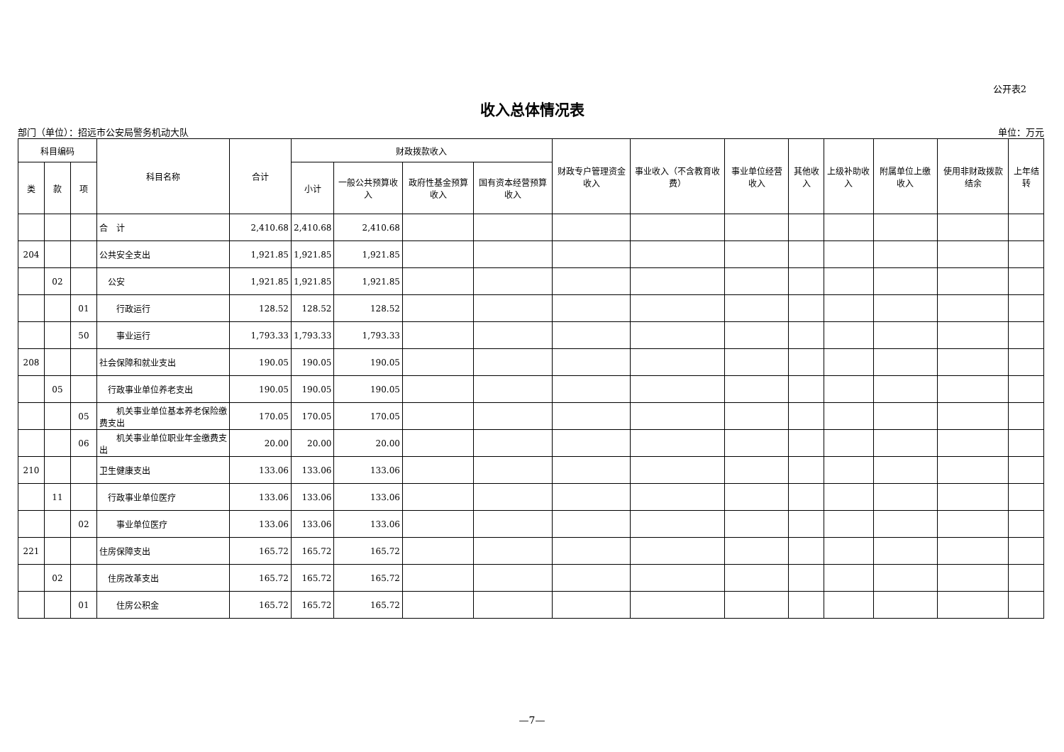公开表2
收入总体情况表
部门（单位）：招远市公安局警务机动大队 单位：万元
| 科目编码 | | | 科目名称 | 合计 | 财政拨款收入 | | | | 财政专户管理资金收入 | 事业收入（不含教育收费） | 事业单位经营收入 | 其他收入 | 上级补助收入 | 附属单位上缴收入 | 使用非财政拨款结余 | 上年结转 |
| --- | --- | --- | --- | --- | --- | --- | --- | --- | --- | --- | --- | --- | --- | --- | --- | --- |
| 类 | 款 | 项 | | | 小计 | 一般公共预算收入 | 政府性基金预算收入 | 国有资本经营预算收入 | | | | | | | | |
| | | | 合 计 | 2,410.68 | 2,410.68 | 2,410.68 | | | | | | | | | | |
| 204 | | | 公共安全支出 | 1,921.85 | 1,921.85 | 1,921.85 | | | | | | | | | | |
| | 02 | | 公安 | 1,921.85 | 1,921.85 | 1,921.85 | | | | | | | | | | |
| | | 01 | 行政运行 | 128.52 | 128.52 | 128.52 | | | | | | | | | | |
| | | 50 | 事业运行 | 1,793.33 | 1,793.33 | 1,793.33 | | | | | | | | | | |
| 208 | | | 社会保障和就业支出 | 190.05 | 190.05 | 190.05 | | | | | | | | | | |
| | 05 | | 行政事业单位养老支出 | 190.05 | 190.05 | 190.05 | | | | | | | | | | |
| | | 05 | 机关事业单位基本养老保险缴费支出 | 170.05 | 170.05 | 170.05 | | | | | | | | | | |
| | | 06 | 机关事业单位职业年金缴费支出 | 20.00 | 20.00 | 20.00 | | | | | | | | | | |
| 210 | | | 卫生健康支出 | 133.06 | 133.06 | 133.06 | | | | | | | | | | |
| | 11 | | 行政事业单位医疗 | 133.06 | 133.06 | 133.06 | | | | | | | | | | |
| | | 02 | 事业单位医疗 | 133.06 | 133.06 | 133.06 | | | | | | | | | | |
| 221 | | | 住房保障支出 | 165.72 | 165.72 | 165.72 | | | | | | | | | | |
| | 02 | | 住房改革支出 | 165.72 | 165.72 | 165.72 | | | | | | | | | | |
| | | 01 | 住房公积金 | 165.72 | 165.72 | 165.72 | | | | | | | | | | |
—7—